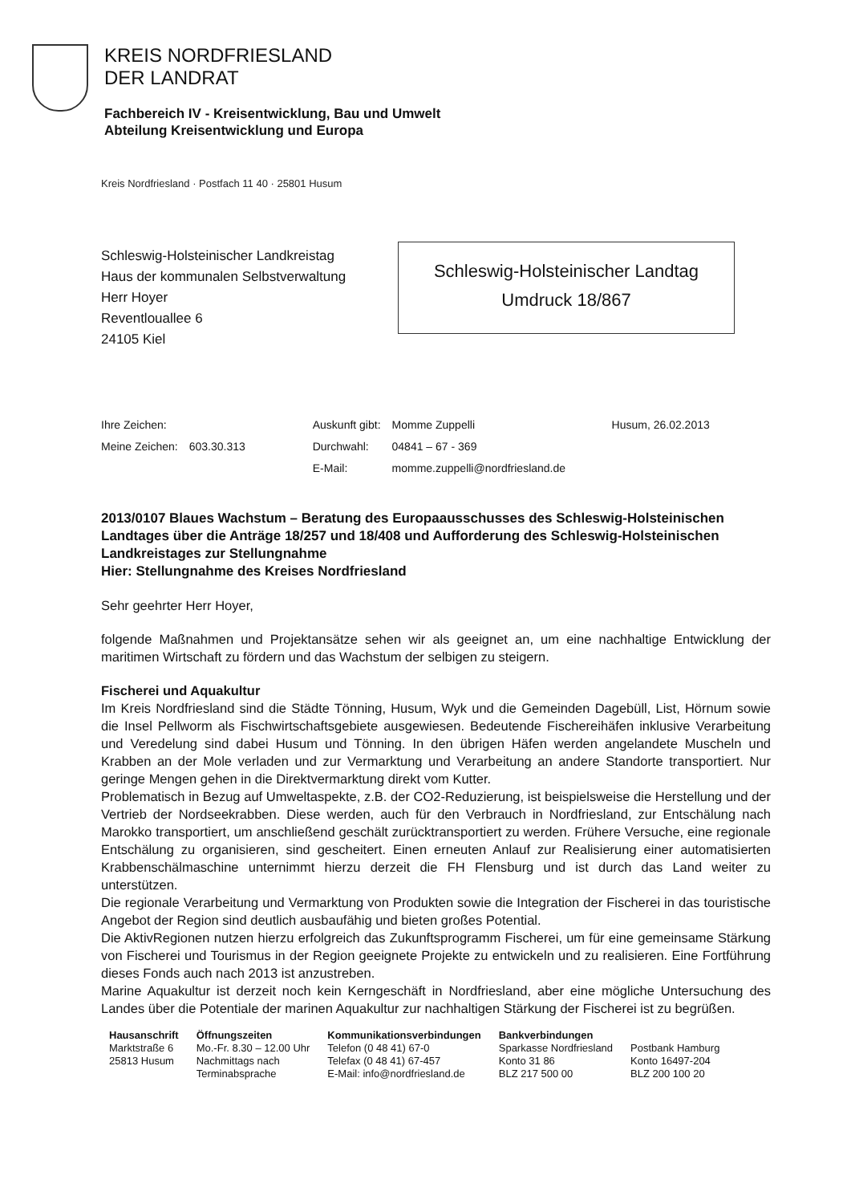KREIS NORDFRIESLAND
DER LANDRAT
Fachbereich IV - Kreisentwicklung, Bau und Umwelt
Abteilung Kreisentwicklung und Europa
Kreis Nordfriesland · Postfach 11 40 · 25801 Husum
Schleswig-Holsteinischer Landkreistag
Haus der kommunalen Selbstverwaltung
Herr Hoyer
Reventlouallee 6
24105 Kiel
Schleswig-Holsteinischer Landtag
Umdruck 18/867
| Ihre Zeichen: | | Auskunft gibt: | Momme Zuppelli | Husum, 26.02.2013 |
| Meine Zeichen: | 603.30.313 | Durchwahl: | 04841 – 67 - 369 | |
| | | E-Mail: | momme.zuppelli@nordfriesland.de | |
2013/0107 Blaues Wachstum – Beratung des Europaausschusses des Schleswig-Holsteinischen Landtages über die Anträge 18/257 und 18/408 und Aufforderung des Schleswig-Holsteinischen Landkreistages zur Stellungnahme
Hier: Stellungnahme des Kreises Nordfriesland
Sehr geehrter Herr Hoyer,
folgende Maßnahmen und Projektansätze sehen wir als geeignet an, um eine nachhaltige Entwicklung der maritimen Wirtschaft zu fördern und das Wachstum der selbigen zu steigern.
Fischerei und Aquakultur
Im Kreis Nordfriesland sind die Städte Tönning, Husum, Wyk und die Gemeinden Dagebüll, List, Hörnum sowie die Insel Pellworm als Fischwirtschaftsgebiete ausgewiesen. Bedeutende Fischereihäfen inklusive Verarbeitung und Veredelung sind dabei Husum und Tönning. In den übrigen Häfen werden angelandete Muscheln und Krabben an der Mole verladen und zur Vermarktung und Verarbeitung an andere Standorte transportiert. Nur geringe Mengen gehen in die Direktvermarktung direkt vom Kutter.
Problematisch in Bezug auf Umweltaspekte, z.B. der CO2-Reduzierung, ist beispielsweise die Herstellung und der Vertrieb der Nordseekrabben. Diese werden, auch für den Verbrauch in Nordfriesland, zur Entschälung nach Marokko transportiert, um anschließend geschält zurücktransportiert zu werden. Frühere Versuche, eine regionale Entschälung zu organisieren, sind gescheitert. Einen erneuten Anlauf zur Realisierung einer automatisierten Krabbenschälmaschine unternimmt hierzu derzeit die FH Flensburg und ist durch das Land weiter zu unterstützen.
Die regionale Verarbeitung und Vermarktung von Produkten sowie die Integration der Fischerei in das touristische Angebot der Region sind deutlich ausbaufähig und bieten großes Potential.
Die AktivRegionen nutzen hierzu erfolgreich das Zukunftsprogramm Fischerei, um für eine gemeinsame Stärkung von Fischerei und Tourismus in der Region geeignete Projekte zu entwickeln und zu realisieren. Eine Fortführung dieses Fonds auch nach 2013 ist anzustreben.
Marine Aquakultur ist derzeit noch kein Kerngeschäft in Nordfriesland, aber eine mögliche Untersuchung des Landes über die Potentiale der marinen Aquakultur zur nachhaltigen Stärkung der Fischerei ist zu begrüßen.
Hausanschrift
Marktstraße 6
25813 Husum
Öffnungszeiten
Mo.-Fr. 8.30 – 12.00 Uhr
Nachmittags nach
Terminabsprache
Kommunikationsverbindungen
Telefon (0 48 41) 67-0
Telefax (0 48 41) 67-457
E-Mail: info@nordfriesland.de
Bankverbindungen
Sparkasse Nordfriesland
Konto 31 86
BLZ 217 500 00
Postbank Hamburg
Konto 16497-204
BLZ 200 100 20